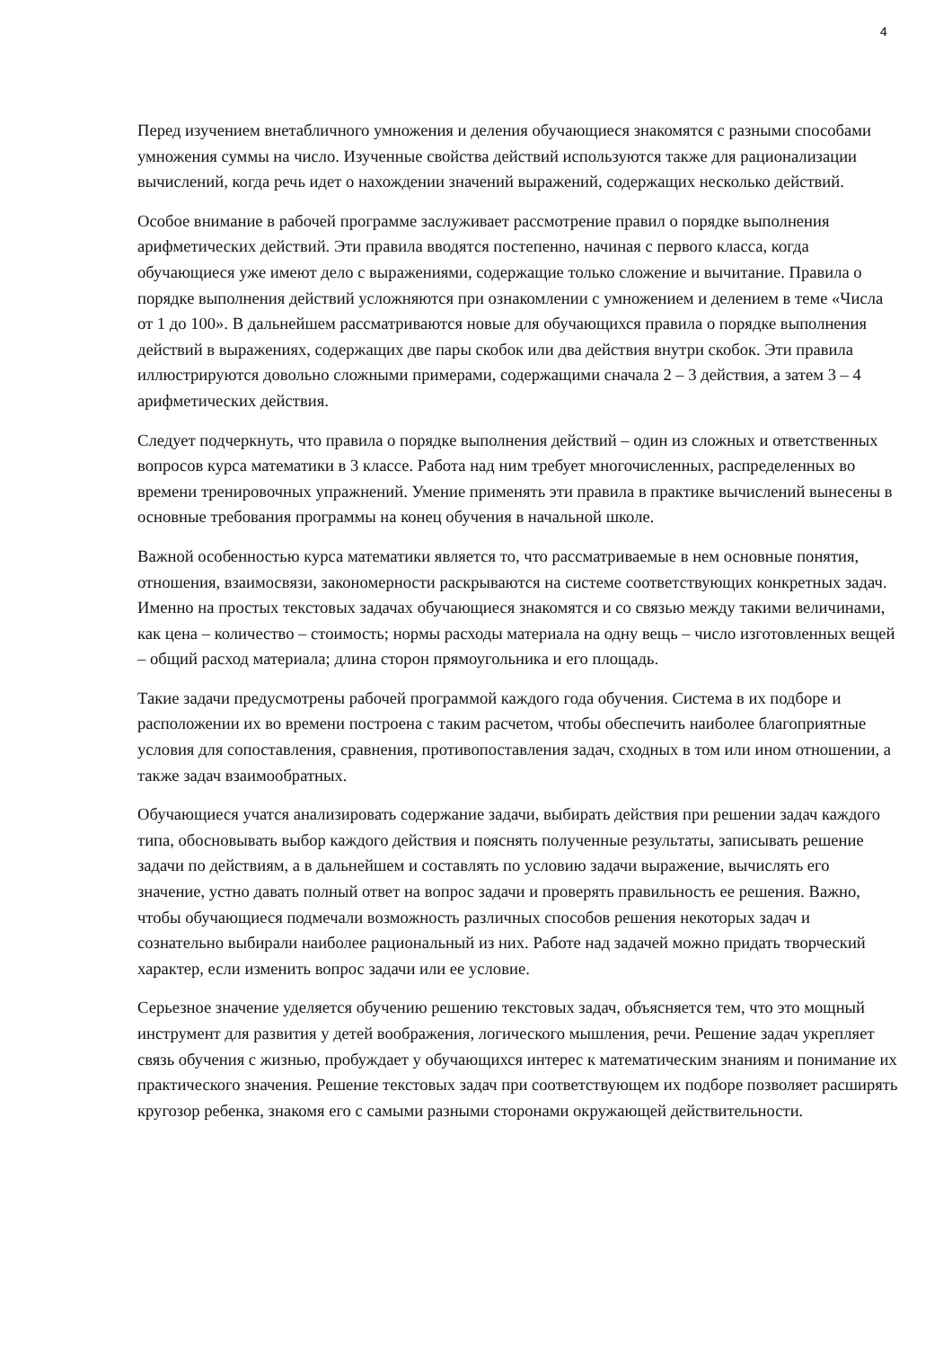4
Перед изучением внетабличного умножения и деления обучающиеся знакомятся с разными способами умножения суммы на число. Изученные свойства действий используются также для рационализации вычислений, когда речь идет о нахождении значений выражений, содержащих несколько действий.
Особое внимание в рабочей программе заслуживает рассмотрение правил о порядке выполнения арифметических действий. Эти правила вводятся постепенно, начиная с первого класса, когда обучающиеся уже имеют дело с выражениями, содержащие только сложение и вычитание. Правила о порядке выполнения действий усложняются при ознакомлении с умножением и делением в теме «Числа от 1 до 100». В дальнейшем рассматриваются новые для обучающихся правила о порядке выполнения действий в выражениях, содержащих две пары скобок или два действия внутри скобок. Эти правила иллюстрируются довольно сложными примерами, содержащими сначала 2 – 3 действия, а затем 3 – 4 арифметических действия.
Следует подчеркнуть, что правила о порядке выполнения действий – один из сложных и ответственных вопросов курса математики в 3 классе. Работа над ним требует многочисленных, распределенных во времени тренировочных упражнений. Умение применять эти правила в практике вычислений вынесены в основные требования программы на конец обучения в начальной школе.
Важной особенностью курса математики является то, что рассматриваемые в нем основные понятия, отношения, взаимосвязи, закономерности раскрываются на системе соответствующих конкретных задач. Именно на простых текстовых задачах обучающиеся знакомятся и со связью между такими величинами, как цена – количество – стоимость; нормы расходы материала на одну вещь – число изготовленных вещей – общий расход материала; длина сторон прямоугольника и его площадь.
Такие задачи предусмотрены рабочей программой каждого года обучения. Система в их подборе и расположении их во времени построена с таким расчетом, чтобы обеспечить наиболее благоприятные условия для сопоставления, сравнения, противопоставления задач, сходных в том или ином отношении, а также задач взаимообратных.
Обучающиеся учатся анализировать содержание задачи, выбирать действия при решении задач каждого типа, обосновывать выбор каждого действия и пояснять полученные результаты, записывать решение задачи по действиям, а в дальнейшем и составлять по условию задачи выражение, вычислять его значение, устно давать полный ответ на вопрос задачи и проверять правильность ее решения. Важно, чтобы обучающиеся подмечали возможность различных способов решения некоторых задач и сознательно выбирали наиболее рациональный из них. Работе над задачей можно придать творческий характер, если изменить вопрос задачи или ее условие.
Серьезное значение уделяется обучению решению текстовых задач, объясняется тем, что это мощный инструмент для развития у детей воображения, логического мышления, речи. Решение задач укрепляет связь обучения с жизнью, пробуждает у обучающихся интерес к математическим знаниям и понимание их практического значения. Решение текстовых задач при соответствующем их подборе позволяет расширять кругозор ребенка, знакомя его с самыми разными сторонами окружающей действительности.